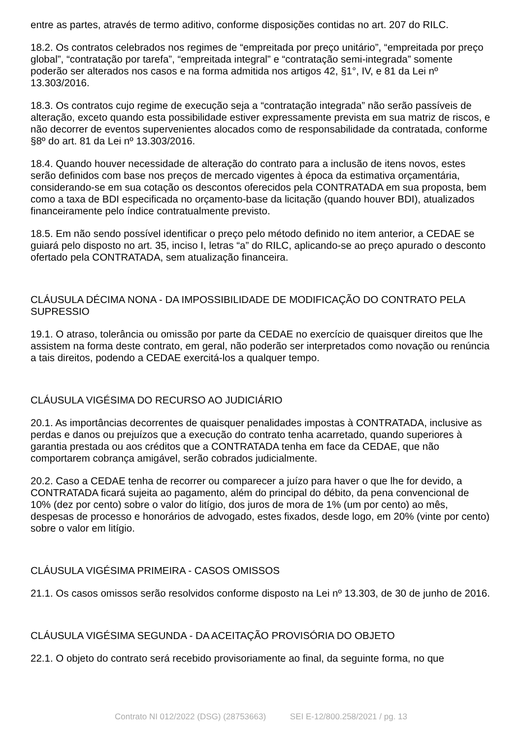entre as partes, através de termo aditivo, conforme disposições contidas no art. 207 do RILC.
18.2. Os contratos celebrados nos regimes de “empreitada por preço unitário”, “empreitada por preço global”, “contratação por tarefa”, “empreitada integral” e “contratação semi-integrada” somente poderão ser alterados nos casos e na forma admitida nos artigos 42, §1°, IV, e 81 da Lei nº 13.303/2016.
18.3. Os contratos cujo regime de execução seja a “contratação integrada” não serão passíveis de alteração, exceto quando esta possibilidade estiver expressamente prevista em sua matriz de riscos, e não decorrer de eventos supervenientes alocados como de responsabilidade da contratada, conforme §8º do art. 81 da Lei nº 13.303/2016.
18.4. Quando houver necessidade de alteração do contrato para a inclusão de itens novos, estes serão definidos com base nos preços de mercado vigentes à época da estimativa orçamentária, considerando-se em sua cotação os descontos oferecidos pela CONTRATADA em sua proposta, bem como a taxa de BDI especificada no orçamento-base da licitação (quando houver BDI), atualizados financeiramente pelo índice contratualmente previsto.
18.5. Em não sendo possível identificar o preço pelo método definido no item anterior, a CEDAE se guiará pelo disposto no art. 35, inciso I, letras “a” do RILC, aplicando-se ao preço apurado o desconto ofertado pela CONTRATADA, sem atualização financeira.
CLÁUSULA DÉCIMA NONA - DA IMPOSSIBILIDADE DE MODIFICAÇÃO DO CONTRATO PELA SUPRESSIO
19.1. O atraso, tolerância ou omissão por parte da CEDAE no exercício de quaisquer direitos que lhe assistem na forma deste contrato, em geral, não poderão ser interpretados como novação ou renúncia a tais direitos, podendo a CEDAE exercitá-los a qualquer tempo.
CLÁUSULA VIGÉSIMA DO RECURSO AO JUDICIÁRIO
20.1. As importâncias decorrentes de quaisquer penalidades impostas à CONTRATADA, inclusive as perdas e danos ou prejuízos que a execução do contrato tenha acarretado, quando superiores à garantia prestada ou aos créditos que a CONTRATADA tenha em face da CEDAE, que não comportarem cobrança amigável, serão cobrados judicialmente.
20.2. Caso a CEDAE tenha de recorrer ou comparecer a juízo para haver o que lhe for devido, a CONTRATADA ficará sujeita ao pagamento, além do principal do débito, da pena convencional de 10% (dez por cento) sobre o valor do litígio, dos juros de mora de 1% (um por cento) ao mês, despesas de processo e honorários de advogado, estes fixados, desde logo, em 20% (vinte por cento) sobre o valor em litígio.
CLÁUSULA VIGÉSIMA PRIMEIRA - CASOS OMISSOS
21.1. Os casos omissos serão resolvidos conforme disposto na Lei nº 13.303, de 30 de junho de 2016.
CLÁUSULA VIGÉSIMA SEGUNDA - DA ACEITAÇÃO PROVISÓRIA DO OBJETO
22.1. O objeto do contrato será recebido provisoriamente ao final, da seguinte forma, no que
Contrato NI 012/2022 (DSG) (28753663) SEI E-12/800.258/2021 / pg. 13